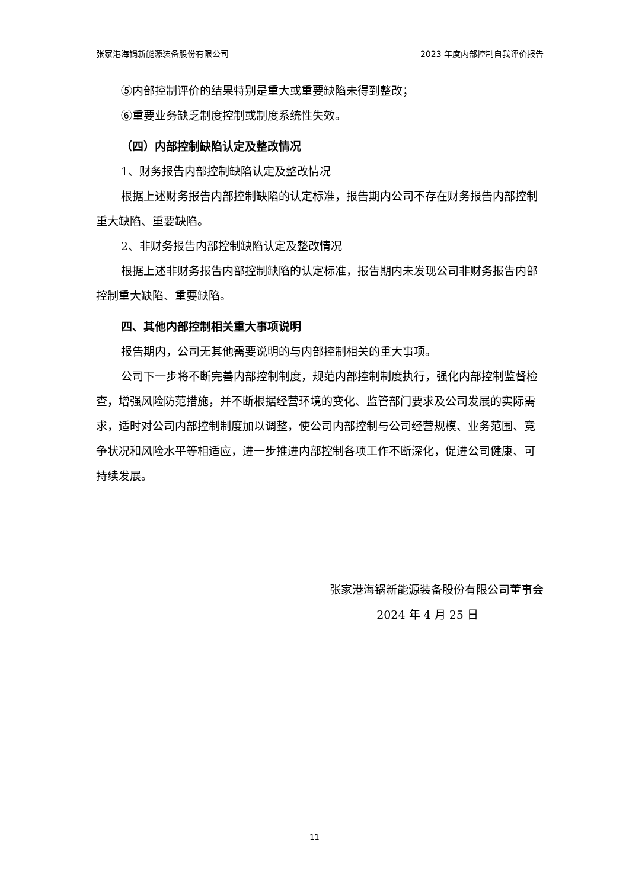张家港海锅新能源装备股份有限公司 2023 年度内部控制自我评价报告
⑤内部控制评价的结果特别是重大或重要缺陷未得到整改；
⑥重要业务缺乏制度控制或制度系统性失效。
（四）内部控制缺陷认定及整改情况
1、财务报告内部控制缺陷认定及整改情况
根据上述财务报告内部控制缺陷的认定标准，报告期内公司不存在财务报告内部控制重大缺陷、重要缺陷。
2、非财务报告内部控制缺陷认定及整改情况
根据上述非财务报告内部控制缺陷的认定标准，报告期内未发现公司非财务报告内部控制重大缺陷、重要缺陷。
四、其他内部控制相关重大事项说明
报告期内，公司无其他需要说明的与内部控制相关的重大事项。
公司下一步将不断完善内部控制制度，规范内部控制制度执行，强化内部控制监督检查，增强风险防范措施，并不断根据经营环境的变化、监管部门要求及公司发展的实际需求，适时对公司内部控制制度加以调整，使公司内部控制与公司经营规模、业务范围、竞争状况和风险水平等相适应，进一步推进内部控制各项工作不断深化，促进公司健康、可持续发展。
张家港海锅新能源装备股份有限公司董事会
2024 年 4 月 25 日
11